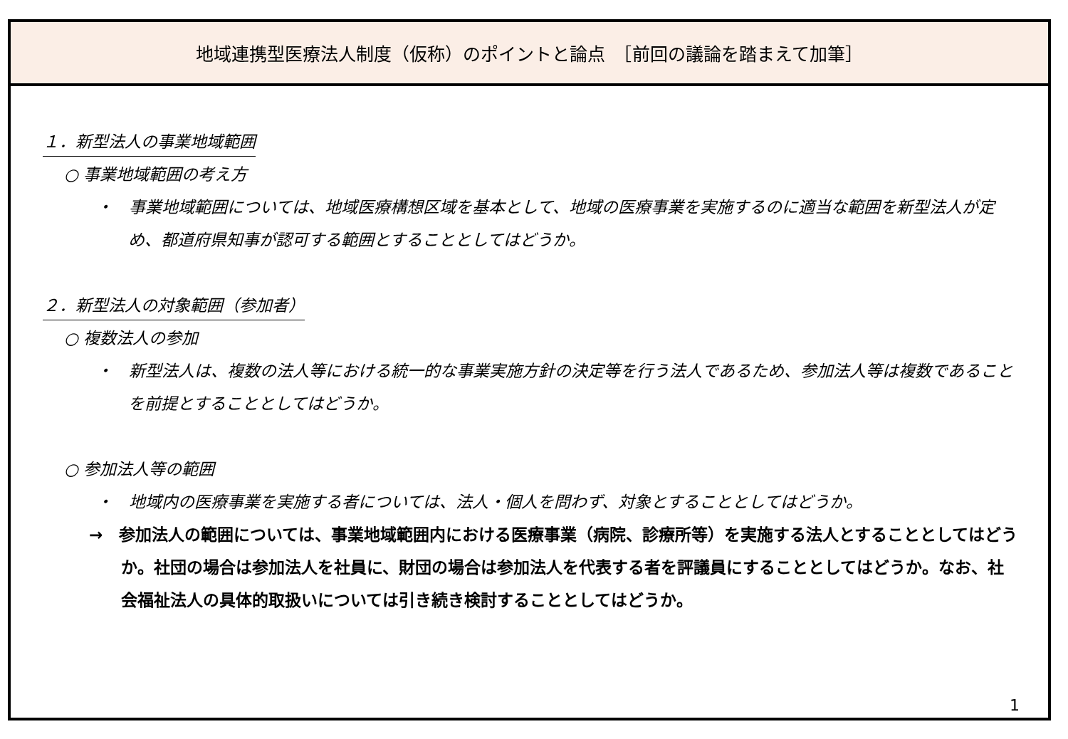地域連携型医療法人制度（仮称）のポイントと論点　［前回の議論を踏まえて加筆］
１．新型法人の事業地域範囲
○ 事業地域範囲の考え方
・　事業地域範囲については、地域医療構想区域を基本として、地域の医療事業を実施するのに適当な範囲を新型法人が定め、都道府県知事が認可する範囲とすることとしてはどうか。
２．新型法人の対象範囲（参加者）
○ 複数法人の参加
・　新型法人は、複数の法人等における統一的な事業実施方針の決定等を行う法人であるため、参加法人等は複数であることを前提とすることとしてはどうか。
○ 参加法人等の範囲
・　地域内の医療事業を実施する者については、法人・個人を問わず、対象とすることとしてはどうか。
→　参加法人の範囲については、事業地域範囲内における医療事業（病院、診療所等）を実施する法人とすることとしてはどうか。社団の場合は参加法人を社員に、財団の場合は参加法人を代表する者を評議員にすることとしてはどうか。なお、社会福祉法人の具体的取扱いについては引き続き検討することとしてはどうか。
1